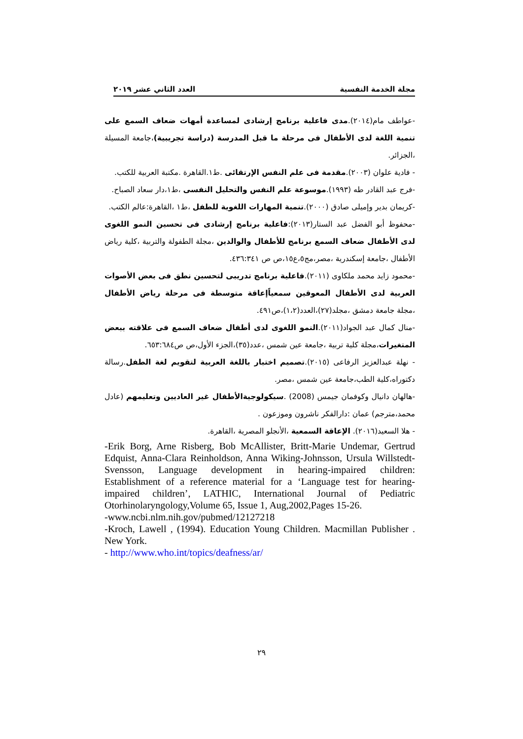مجلة الخدمة النفسية العدد الثاني عشر ٢٠١٩
-عواطف مام(٢٠١٤).مدى فاعلية برنامج إرشادى لمساعدة أمهات ضعاف السمع على تنمية اللغة لدى الأطفال فى مرحلة ما قبل المدرسة (دراسة تجريبية)،جامعة المسيلة ،الجزائر.
- فادية علوان (٢٠٠٣).مقدمة فى علم النفس الإرتقائى .ط١.القاهرة .مكتبة العربية للكتب.
-فرج عبد القادر طه (١٩٩٣).موسوعة علم النفس والتحليل النفسى ،ط١،دار سعاد الصباح.
-كريمان بدير وإميلى صادق (٢٠٠٠).تنمية المهارات اللغوية للطفل ،ط١ ،القاهرة:عالم الكتب.
-محفوظ أبو الفضل عبد الستار(٢٠١٣):فاعلية برنامج إرشادى فى تحسين النمو اللغوى لدى الأطفال ضعاف السمع برنامج للأطفال والوالدين ،مجلة الطفولة والتربية ،كلية رياض الأطفال ،جامعة إسكندرية ،مصر،مج٥،ع١٥،ص ص ٤٣٦:٣٤١.
-محمود زايد محمد ملكاوى (٢٠١١).فاعلية برنامج تدريبى لتحسين نطق فى بعض الأصوات العربية لدى الأطفال المعوقين سمعياًإعاقة متوسطة فى مرحلة رياض الأطفال ،مجلة جامعة دمشق ،مجلد(٢٧)،العدد(١،٢)،ص٤٩١.
-منال كمال عبد الجواد(٢٠١١).النمو اللغوى لدى أطفال ضعاف السمع فى علاقته ببعض المتغيرات،مجلة كلية تربية ،جامعة عين شمس ،عدد(٣٥)،الجزء الأول،ص ص٦٥٣:٦٨٤.
- نهلة عبدالعزيز الرفاعى (٢٠١٥).تصميم اختبار باللغة العربية لتقويم لغة الطفل.رسالة دكتوراه،كلية الطب،جامعة عين شمس ،مصر.
-هالهان دانيال وكوفمان جيمس (2008) .سيكولوجيةالأطفال غير العاديين وتعليمهم (عادل محمد،مترجم) عمان :دارالفكر ناشرون وموزعون .
- هلا السعيد(٢٠١٦). الإعاقة السمعية ،الأنجلو المصرية ،القاهرة.
-Erik Borg, Arne Risberg, Bob McAllister, Britt-Marie Undemar, Gertrud Edquist, Anna-Clara Reinholdson, Anna Wiking-Johnsson, Ursula Willstedt-Svensson, Language development in hearing-impaired children: Establishment of a reference material for a ‘Language test for hearing-impaired children’, LATHIC, International Journal of Pediatric Otorhinolaryngology,Volume 65, Issue 1, Aug,2002,Pages 15-26.
-www.ncbi.nlm.nih.gov/pubmed/12127218
-Kroch, Lawell , (1994). Education Young Children. Macmillan Publisher . New York.
- http://www.who.int/topics/deafness/ar/
٢٩